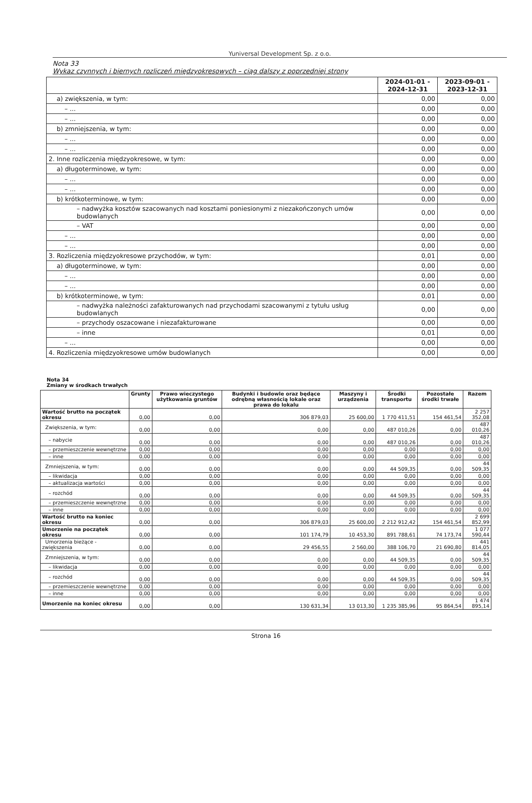Yuniversal Development Sp. z o.o.
Nota 33
Wykaz czynnych i biernych rozliczeń międzyokresowych – ciąg dalszy z poprzedniej strony
| | 2024-01-01 - 2024-12-31 | 2023-09-01 - 2023-12-31 |
| --- | --- | --- |
| a) zwiększenia, w tym: | 0,00 | 0,00 |
| – ... | 0,00 | 0,00 |
| – ... | 0,00 | 0,00 |
| b) zmniejszenia, w tym: | 0,00 | 0,00 |
| – ... | 0,00 | 0,00 |
| – ... | 0,00 | 0,00 |
| 2. Inne rozliczenia międzyokresowe, w tym: | 0,00 | 0,00 |
| a) długoterminowe, w tym: | 0,00 | 0,00 |
| – ... | 0,00 | 0,00 |
| – ... | 0,00 | 0,00 |
| b) krótkoterminowe, w tym: | 0,00 | 0,00 |
| – nadwyżka kosztów szacowanych nad kosztami poniesionymi z niezakończonych umów budowlanych | 0,00 | 0,00 |
| – VAT | 0,00 | 0,00 |
| – ... | 0,00 | 0,00 |
| – ... | 0,00 | 0,00 |
| 3. Rozliczenia międzyokresowe przychodów, w tym: | 0,01 | 0,00 |
| a) długoterminowe, w tym: | 0,00 | 0,00 |
| – ... | 0,00 | 0,00 |
| – ... | 0,00 | 0,00 |
| b) krótkoterminowe, w tym: | 0,01 | 0,00 |
| – nadwyżka należności zafakturowanych nad przychodami szacowanymi z tytułu usług budowlanych | 0,00 | 0,00 |
| – przychody oszacowane i niezafakturowane | 0,00 | 0,00 |
| – inne | 0,01 | 0,00 |
| – ... | 0,00 | 0,00 |
| 4. Rozliczenia międzyokresowe umów budowlanych | 0,00 | 0,00 |
Nota 34
Zmiany w środkach trwałych
| | Grunty | Prawo wieczystego użytkowania gruntów | Budynki i budowle oraz będące odrębną własnością lokale oraz prawa do lokalu | Maszyny i urządzenia | Środki transportu | Pozostałe środki trwałe | Razem |
| --- | --- | --- | --- | --- | --- | --- | --- |
| Wartość brutto na początek okresu | 0,00 | 0,00 | 306 879,03 | 25 600,00 | 1 770 411,51 | 154 461,54 | 2 257 352,08 |
| Zwiększenia, w tym: | 0,00 | 0,00 | 0,00 | 0,00 | 487 010,26 | 0,00 | 487 010,26 |
| – nabycie | 0,00 | 0,00 | 0,00 | 0,00 | 487 010,26 | 0,00 | 487 010,26 |
| – przemieszczenie wewnętrzne | 0,00 | 0,00 | 0,00 | 0,00 | 0,00 | 0,00 | 0,00 |
| – inne | 0,00 | 0,00 | 0,00 | 0,00 | 0,00 | 0,00 | 0,00 |
| Zmniejszenia, w tym: | 0,00 | 0,00 | 0,00 | 0,00 | 44 509,35 | 0,00 | 44 509,35 |
| – likwidacja | 0,00 | 0,00 | 0,00 | 0,00 | 0,00 | 0,00 | 0,00 |
| – aktualizacja wartości | 0,00 | 0,00 | 0,00 | 0,00 | 0,00 | 0,00 | 0,00 |
| – rozchód | 0,00 | 0,00 | 0,00 | 0,00 | 44 509,35 | 0,00 | 44 509,35 |
| – przemieszczenie wewnętrzne | 0,00 | 0,00 | 0,00 | 0,00 | 0,00 | 0,00 | 0,00 |
| – inne | 0,00 | 0,00 | 0,00 | 0,00 | 0,00 | 0,00 | 0,00 |
| Wartość brutto na koniec okresu | 0,00 | 0,00 | 306 879,03 | 25 600,00 | 2 212 912,42 | 154 461,54 | 2 699 852,99 |
| Umorzenie na początek okresu | 0,00 | 0,00 | 101 174,79 | 10 453,30 | 891 788,61 | 74 173,74 | 1 077 590,44 |
| Umorzenia bieżące - zwiększenia | 0,00 | 0,00 | 29 456,55 | 2 560,00 | 388 106,70 | 21 690,80 | 441 814,05 |
| Zmniejszenia, w tym: | 0,00 | 0,00 | 0,00 | 0,00 | 44 509,35 | 0,00 | 44 509,35 |
| – likwidacja | 0,00 | 0,00 | 0,00 | 0,00 | 0,00 | 0,00 | 0,00 |
| – rozchód | 0,00 | 0,00 | 0,00 | 0,00 | 44 509,35 | 0,00 | 44 509,35 |
| – przemieszczenie wewnętrzne | 0,00 | 0,00 | 0,00 | 0,00 | 0,00 | 0,00 | 0,00 |
| – inne | 0,00 | 0,00 | 0,00 | 0,00 | 0,00 | 0,00 | 0,00 |
| Umorzenie na koniec okresu | 0,00 | 0,00 | 130 631,34 | 13 013,30 | 1 235 385,96 | 95 864,54 | 1 474 895,14 |
Strona 16